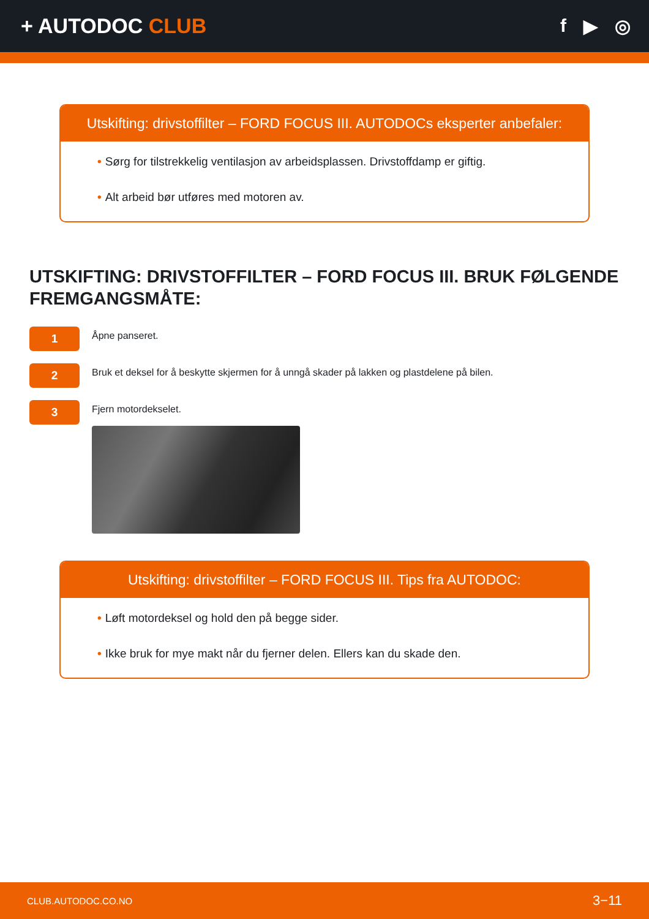+ AUTODOC CLUB f ▶ ◎
Utskifting: drivstoffilter – FORD FOCUS III. AUTODOCs eksperter anbefaler:
• Sørg for tilstrekkelig ventilasjon av arbeidsplassen. Drivstoffdamp er giftig.
• Alt arbeid bør utføres med motoren av.
UTSKIFTING: DRIVSTOFFILTER – FORD FOCUS III. BRUK FØLGENDE FREMGANGSMÅTE:
1
Åpne panseret.
2
Bruk et deksel for å beskytte skjermen for å unngå skader på lakken og plastdelene på bilen.
3
Fjern motordekselet.
Utskifting: drivstoffilter – FORD FOCUS III. Tips fra AUTODOC:
• Løft motordeksel og hold den på begge sider.
• Ikke bruk for mye makt når du fjerner delen. Ellers kan du skade den.
CLUB.AUTODOC.CO.NO 3−11